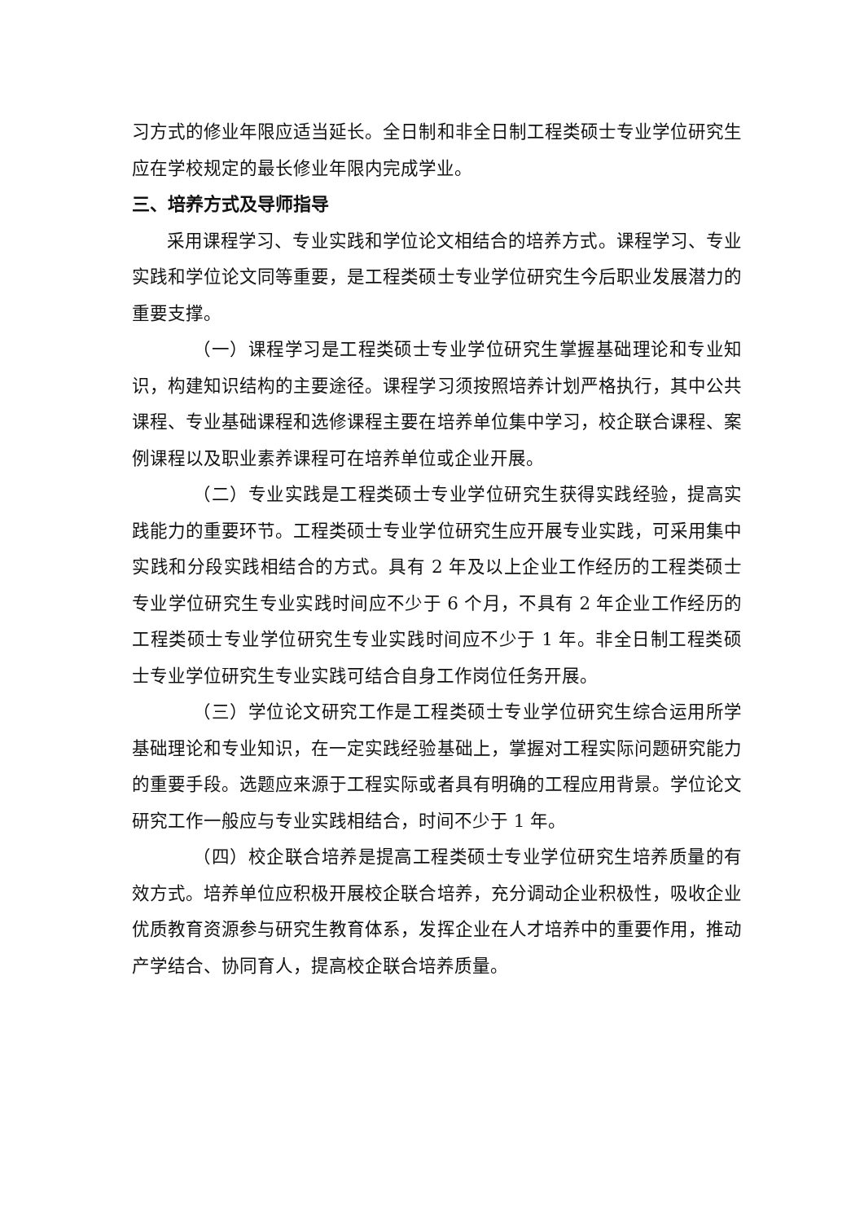习方式的修业年限应适当延长。全日制和非全日制工程类硕士专业学位研究生应在学校规定的最长修业年限内完成学业。
三、培养方式及导师指导
采用课程学习、专业实践和学位论文相结合的培养方式。课程学习、专业实践和学位论文同等重要，是工程类硕士专业学位研究生今后职业发展潜力的重要支撑。
（一）课程学习是工程类硕士专业学位研究生掌握基础理论和专业知识，构建知识结构的主要途径。课程学习须按照培养计划严格执行，其中公共课程、专业基础课程和选修课程主要在培养单位集中学习，校企联合课程、案例课程以及职业素养课程可在培养单位或企业开展。
（二）专业实践是工程类硕士专业学位研究生获得实践经验，提高实践能力的重要环节。工程类硕士专业学位研究生应开展专业实践，可采用集中实践和分段实践相结合的方式。具有 2 年及以上企业工作经历的工程类硕士专业学位研究生专业实践时间应不少于 6 个月，不具有 2 年企业工作经历的工程类硕士专业学位研究生专业实践时间应不少于 1 年。非全日制工程类硕士专业学位研究生专业实践可结合自身工作岗位任务开展。
（三）学位论文研究工作是工程类硕士专业学位研究生综合运用所学基础理论和专业知识，在一定实践经验基础上，掌握对工程实际问题研究能力的重要手段。选题应来源于工程实际或者具有明确的工程应用背景。学位论文研究工作一般应与专业实践相结合，时间不少于 1 年。
（四）校企联合培养是提高工程类硕士专业学位研究生培养质量的有效方式。培养单位应积极开展校企联合培养，充分调动企业积极性，吸收企业优质教育资源参与研究生教育体系，发挥企业在人才培养中的重要作用，推动产学结合、协同育人，提高校企联合培养质量。